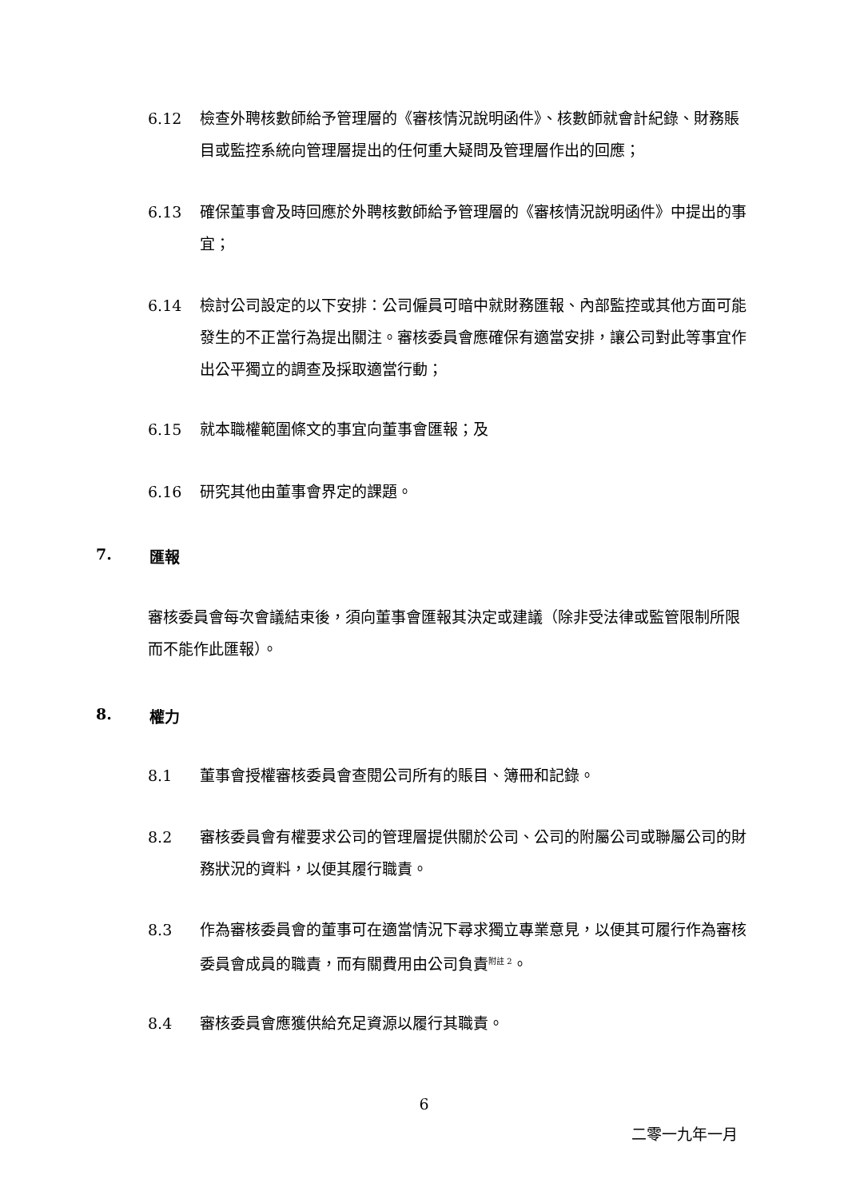6.12 檢查外聘核數師給予管理層的《審核情況說明函件》、核數師就會計紀錄、財務賬目或監控系統向管理層提出的任何重大疑問及管理層作出的回應；
6.13 確保董事會及時回應於外聘核數師給予管理層的《審核情況說明函件》中提出的事宜；
6.14 檢討公司設定的以下安排：公司僱員可暗中就財務匯報、內部監控或其他方面可能發生的不正當行為提出關注。審核委員會應確保有適當安排，讓公司對此等事宜作出公平獨立的調查及採取適當行動；
6.15 就本職權範圍條文的事宜向董事會匯報；及
6.16 研究其他由董事會界定的課題。
7. 匯報
審核委員會每次會議結束後，須向董事會匯報其決定或建議（除非受法律或監管限制所限而不能作此匯報）。
8. 權力
8.1 董事會授權審核委員會查閱公司所有的賬目、簿冊和記錄。
8.2 審核委員會有權要求公司的管理層提供關於公司、公司的附屬公司或聯屬公司的財務狀況的資料，以便其履行職責。
8.3 作為審核委員會的董事可在適當情況下尋求獨立專業意見，以便其可履行作為審核委員會成員的職責，而有關費用由公司負責<sup>附註 2</sup>。
8.4 審核委員會應獲供給充足資源以履行其職責。
6
二零一九年一月